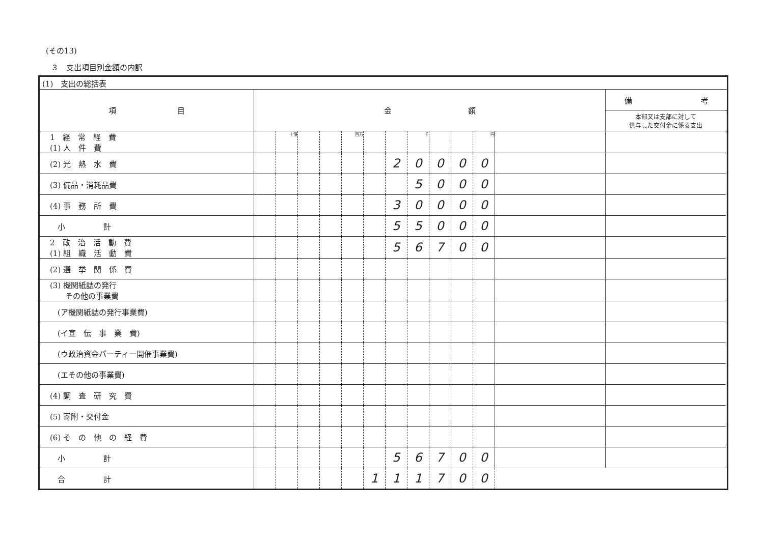(その13)
３　支出項目別金額の内訳
| (1) 支出の総括表 | | | | | | | | | | | | | | |
| 項 目 | 金 額 | | | | | | | | | | | | 備 考 | |
| | | | | | | | | | | | | | 本部又は支部に対して 供与した交付金に係る支出 | |
| 1 経 常 経 費 (1) 人 件 費 | | 十億 | | | 百万 | | | 千 | | | 円 | | | |
| (2) 光 熱 水 費 | | | | | | | 2 | 0 | 0 | 0 | 0 | | | |
| (3) 備品・消耗品費 | | | | | | | | 5 | 0 | 0 | 0 | | | |
| (4) 事 務 所 費 | | | | | | | 3 | 0 | 0 | 0 | 0 | | | |
| 小 計 | | | | | | | 5 | 5 | 0 | 0 | 0 | | | |
| 2 政 治 活 動 費 (1) 組 織 活 動 費 | | | | | | | 5 | 6 | 7 | 0 | 0 | | | |
| (2) 選 挙 関 係 費 | | | | | | | | | | | | | | |
| (3) 機関紙誌の発行 その他の事業費 | | | | | | | | | | | | | | |
| (ア機関紙誌の発行事業費) | | | | | | | | | | | | | | |
| (イ宣 伝 事 業 費) | | | | | | | | | | | | | | |
| (ウ政治資金パーティー開催事業費) | | | | | | | | | | | | | | |
| (エその他の事業費) | | | | | | | | | | | | | | |
| (4) 調 査 研 究 費 | | | | | | | | | | | | | | |
| (5) 寄附・交付金 | | | | | | | | | | | | | | |
| (6) そ の 他 の 経 費 | | | | | | | | | | | | | | |
| 小 計 | | | | | | | 5 | 6 | 7 | 0 | 0 | | | |
| 合 計 | | | | | | 1 | 1 | 1 | 7 | 0 | 0 | | | |